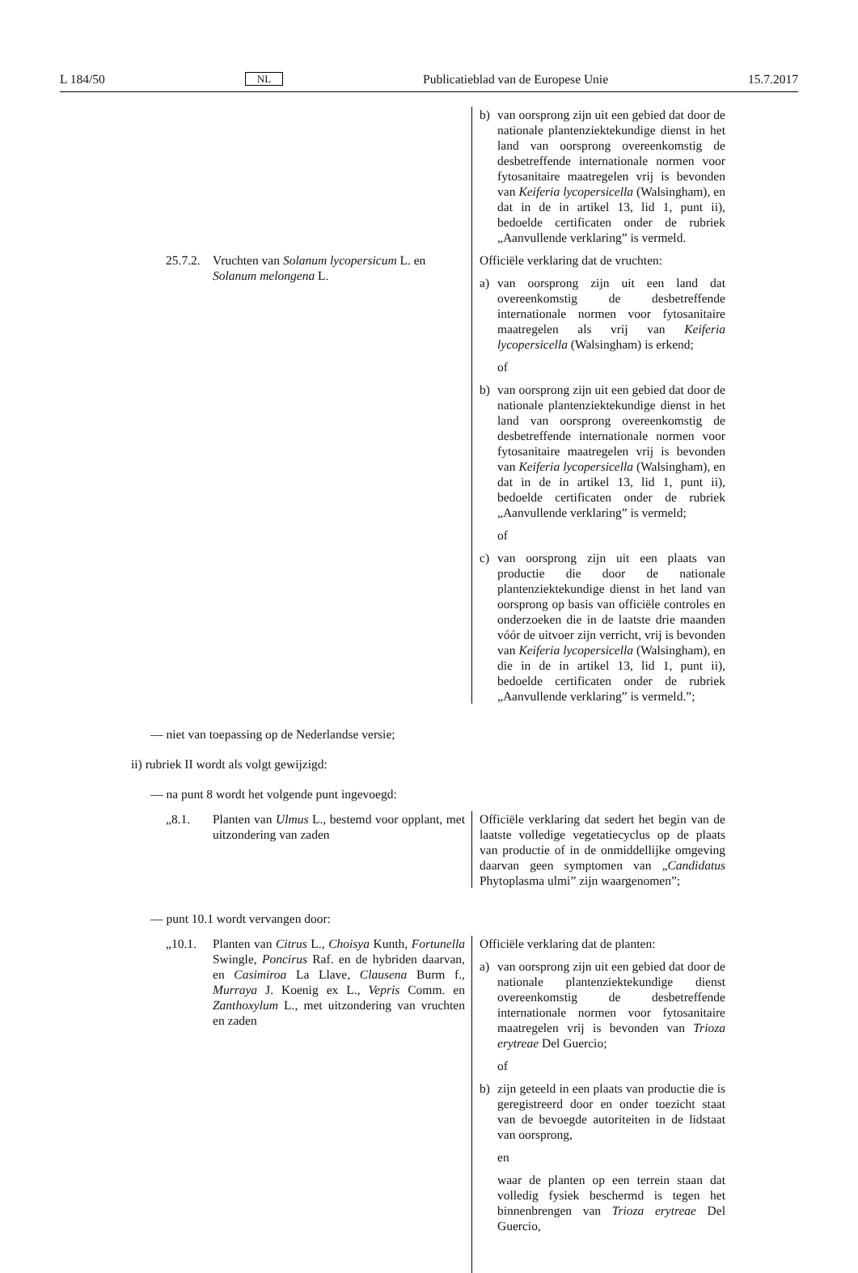L 184/50 NL Publicatieblad van de Europese Unie 15.7.2017
| | b) van oorsprong zijn uit een gebied dat door de nationale plantenziektekundige dienst in het land van oorsprong overeenkomstig de desbetreffende internationale normen voor fytosanitaire maatregelen vrij is bevonden van Keiferia lycopersicella (Walsingham), en dat in de in artikel 13, lid 1, punt ii), bedoelde certificaten onder de rubriek „Aanvullende verklaring” is vermeld. |
| 25.7.2. Vruchten van Solanum lycopersicum L. en Solanum melongena L. | Officiële verklaring dat de vruchten: a) van oorsprong zijn uit een land dat overeenkomstig de desbetreffende internationale normen voor fytosanitaire maatregelen als vrij van Keiferia lycopersicella (Walsingham) is erkend; of b) van oorsprong zijn uit een gebied dat door de nationale plantenziektekundige dienst in het land van oorsprong overeenkomstig de desbetreffende internationale normen voor fytosanitaire maatregelen vrij is bevonden van Keiferia lycopersicella (Walsingham), en dat in de in artikel 13, lid 1, punt ii), bedoelde certificaten onder de rubriek „Aanvullende verklaring” is vermeld; of c) van oorsprong zijn uit een plaats van productie die door de nationale plantenziektekundige dienst in het land van oorsprong op basis van officiële controles en onderzoeken die in de laatste drie maanden vóór de uitvoer zijn verricht, vrij is bevonden van Keiferia lycopersicella (Walsingham), en die in de in artikel 13, lid 1, punt ii), bedoelde certificaten onder de rubriek „Aanvullende verklaring” is vermeld.”; |
— niet van toepassing op de Nederlandse versie;
ii) rubriek II wordt als volgt gewijzigd:
— na punt 8 wordt het volgende punt ingevoegd:
| „8.1. Planten van Ulmus L., bestemd voor opplant, met uitzondering van zaden | Officiële verklaring dat sedert het begin van de laatste volledige vegetatiecyclus op de plaats van productie of in de onmiddellijke omgeving daarvan geen symptomen van „ Candidatus Phytoplasma ulmi” zijn waargenomen”; |
— punt 10.1 wordt vervangen door:
| „10.1. Planten van Citrus L., Choisya Kunth, Fortunella Swingle, Poncirus Raf. en de hybriden daarvan, en Casimiroa La Llave, Clausena Burm f., Murraya J. Koenig ex L., Vepris Comm. en Zanthoxylum L., met uitzondering van vruchten en zaden | Officiële verklaring dat de planten: a) van oorsprong zijn uit een gebied dat door de nationale plantenziektekundige dienst overeenkomstig de desbetreffende internationale normen voor fytosanitaire maatregelen vrij is bevonden van Trioza erytreae Del Guercio; of b) zijn geteeld in een plaats van productie die is geregistreerd door en onder toezicht staat van de bevoegde autoriteiten in de lidstaat van oorsprong, en waar de planten op een terrein staan dat volledig fysiek beschermd is tegen het binnenbrengen van Trioza erytreae Del Guercio, |